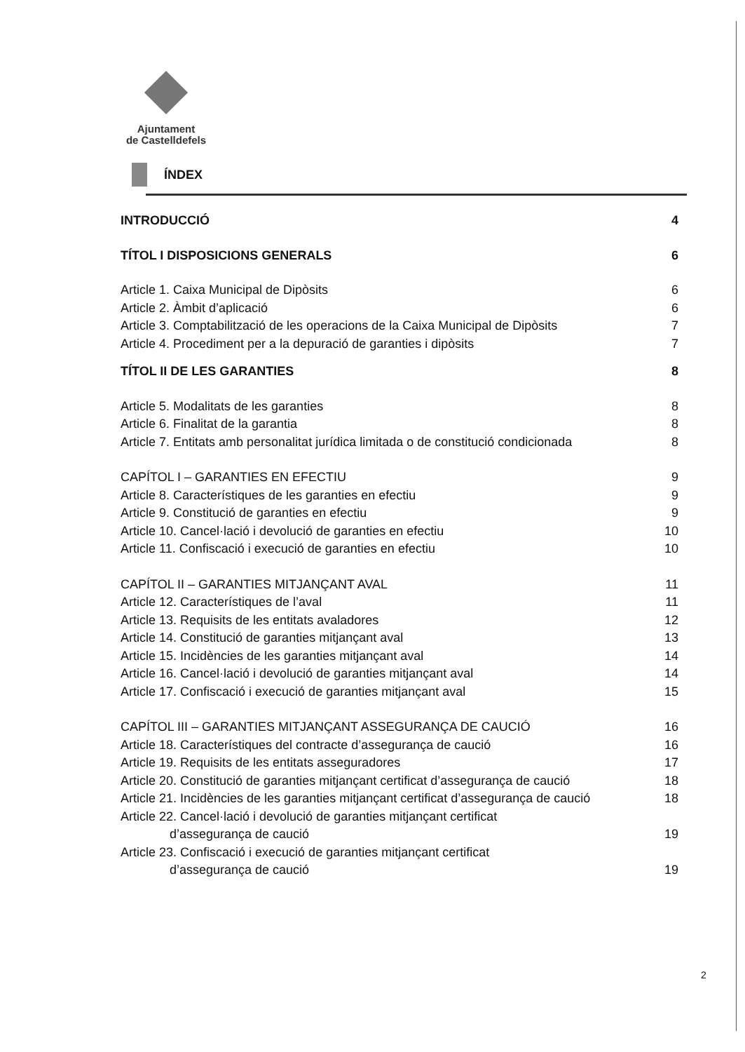Ajuntament
de Castelldefels
ÍNDEX
INTRODUCCIÓ 4
TÍTOL I DISPOSICIONS GENERALS 6
Article 1. Caixa Municipal de Dipòsits 6
Article 2. Àmbit d’aplicació 6
Article 3. Comptabilització de les operacions de la Caixa Municipal de Dipòsits 7
Article 4. Procediment per a la depuració de garanties i dipòsits 7
TÍTOL II DE LES GARANTIES 8
Article 5. Modalitats de les garanties 8
Article 6. Finalitat de la garantia 8
Article 7. Entitats amb personalitat jurídica limitada o de constitució condicionada 8
CAPÍTOL I – GARANTIES EN EFECTIU 9
Article 8. Característiques de les garanties en efectiu 9
Article 9. Constitució de garanties en efectiu 9
Article 10. Cancel·lació i devolució de garanties en efectiu 10
Article 11. Confiscació i execució de garanties en efectiu 10
CAPÍTOL II – GARANTIES MITJANÇANT AVAL 11
Article 12. Característiques de l’aval 11
Article 13. Requisits de les entitats avaladores 12
Article 14. Constitució de garanties mitjançant aval 13
Article 15. Incidències de les garanties mitjançant aval 14
Article 16. Cancel·lació i devolució de garanties mitjançant aval 14
Article 17. Confiscació i execució de garanties mitjançant aval 15
CAPÍTOL III – GARANTIES MITJANÇANT ASSEGURANÇA DE CAUCIÓ 16
Article 18. Característiques del contracte d’assegurança de caució 16
Article 19. Requisits de les entitats asseguradores 17
Article 20. Constitució de garanties mitjançant certificat d’assegurança de caució 18
Article 21. Incidències de les garanties mitjançant certificat d’assegurança de caució 18
Article 22. Cancel·lació i devolució de garanties mitjançant certificat
d’assegurança de caució 19
Article 23. Confiscació i execució de garanties mitjançant certificat
d’assegurança de caució 19
2